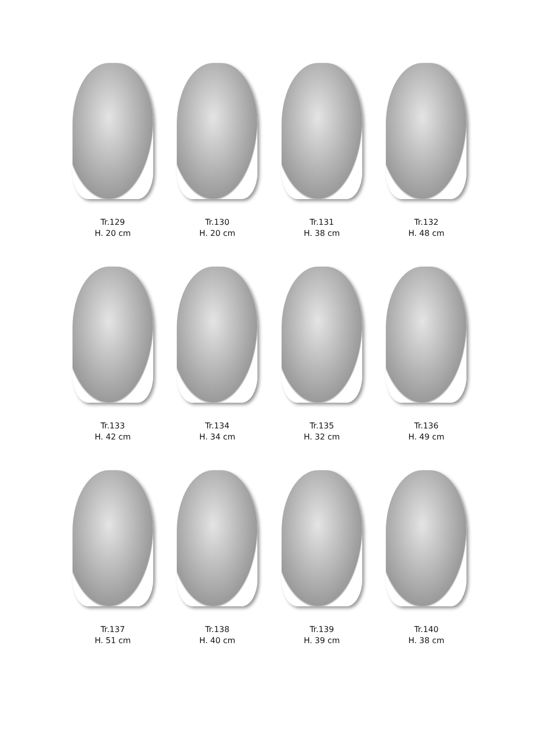Tr.129
H. 20 cm
Tr.130
H. 20 cm
Tr.131
H. 38 cm
Tr.132
H. 48 cm
Tr.133
H. 42 cm
Tr.134
H. 34 cm
Tr.135
H. 32 cm
Tr.136
H. 49 cm
Tr.137
H. 51 cm
Tr.138
H. 40 cm
Tr.139
H. 39 cm
Tr.140
H. 38 cm